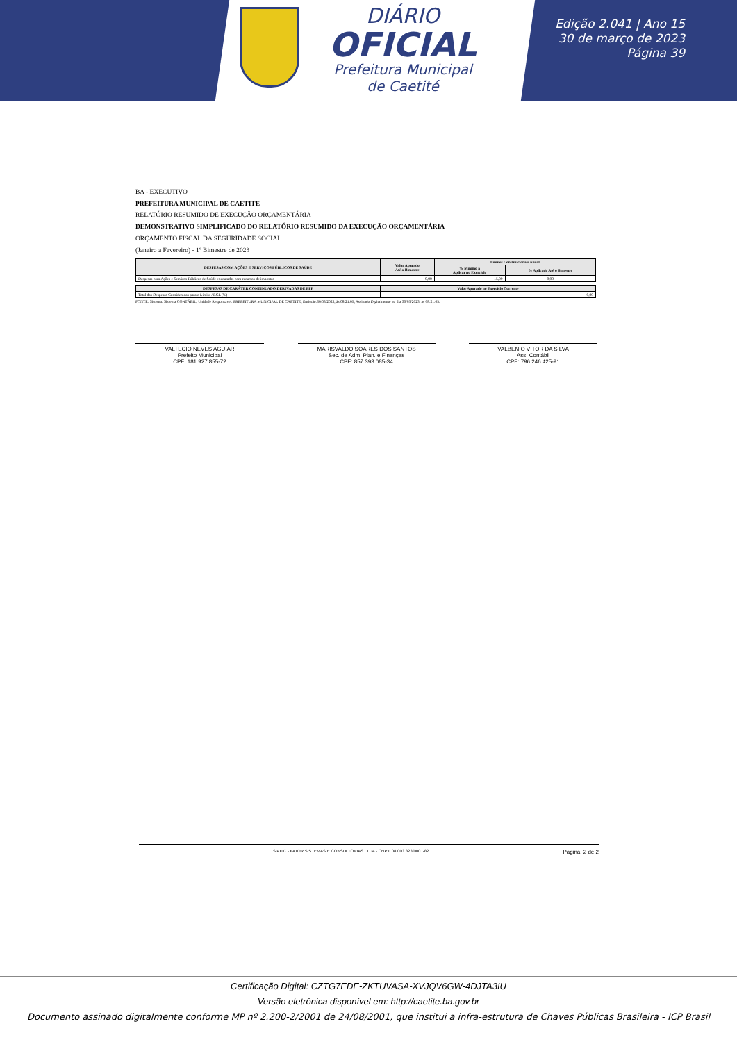DIÁRIO
OFICIAL
Prefeitura Municipal
de Caetité
Edição 2.041 | Ano 15
30 de março de 2023
Página 39
BA - EXECUTIVO
PREFEITURA MUNICIPAL DE CAETITE
RELATÓRIO RESUMIDO DE EXECUÇÃO ORÇAMENTÁRIA
DEMONSTRATIVO SIMPLIFICADO DO RELATÓRIO RESUMIDO DA EXECUÇÃO ORÇAMENTÁRIA
ORÇAMENTO FISCAL DA SEGURIDADE SOCIAL
(Janeiro a Fevereiro) - 1º Bimestre de 2023
| DESPESAS COM AÇÕES E SERVIÇOS PÚBLICOS DE SAÚDE | Valor Apurado Até o Bimestre | Limites Constitucionais Anual | |
| --- | --- | --- | --- |
| | | % Mínimo a Aplicar no Exercício | % Aplicado Até o Bimestre |
| Despesas com Ações e Serviços Públicos de Saúde executadas com recursos de impostos | 0,00 | 15,00 | 0,00 |
| DESPESAS DE CARÁTER CONTINUADO DERIVADAS DE PPP | Valor Apurado no Exercício Corrente |
| --- | --- |
| Total das Despesas Consideradas para o Limite / RCL (%) | 0,00 |
FONTE: Sistema: Sistema CONTÁBIL, Unidade Responsável: PREFEITURA MUNICIPAL DE CAETITE, Emissão:30/03/2023, às 08:21:05, Assinado Digitalmente no dia 30/03/2023, às 08:21:05.
VALTECIO NEVES AGUIAR
Prefeito Municipal
CPF: 181.927.855-72
MARISVALDO SOARES DOS SANTOS
Sec. de Adm. Plan. e Finanças
CPF: 857.393.085-34
VALBENIO VITOR DA SILVA
Ass. Contábil
CPF: 796.246.425-91
SIAFIC - FATOR SISTEMAS E CONSULTORIAS LTDA - CNPJ: 08.003.823/0001-82 Página: 2 de 2
Certificação Digital: CZTG7EDE-ZKTUVASA-XVJQV6GW-4DJTA3IU
Versão eletrônica disponível em: http://caetite.ba.gov.br
Documento assinado digitalmente conforme MP nº 2.200-2/2001 de 24/08/2001, que institui a infra-estrutura de Chaves Públicas Brasileira - ICP Brasil